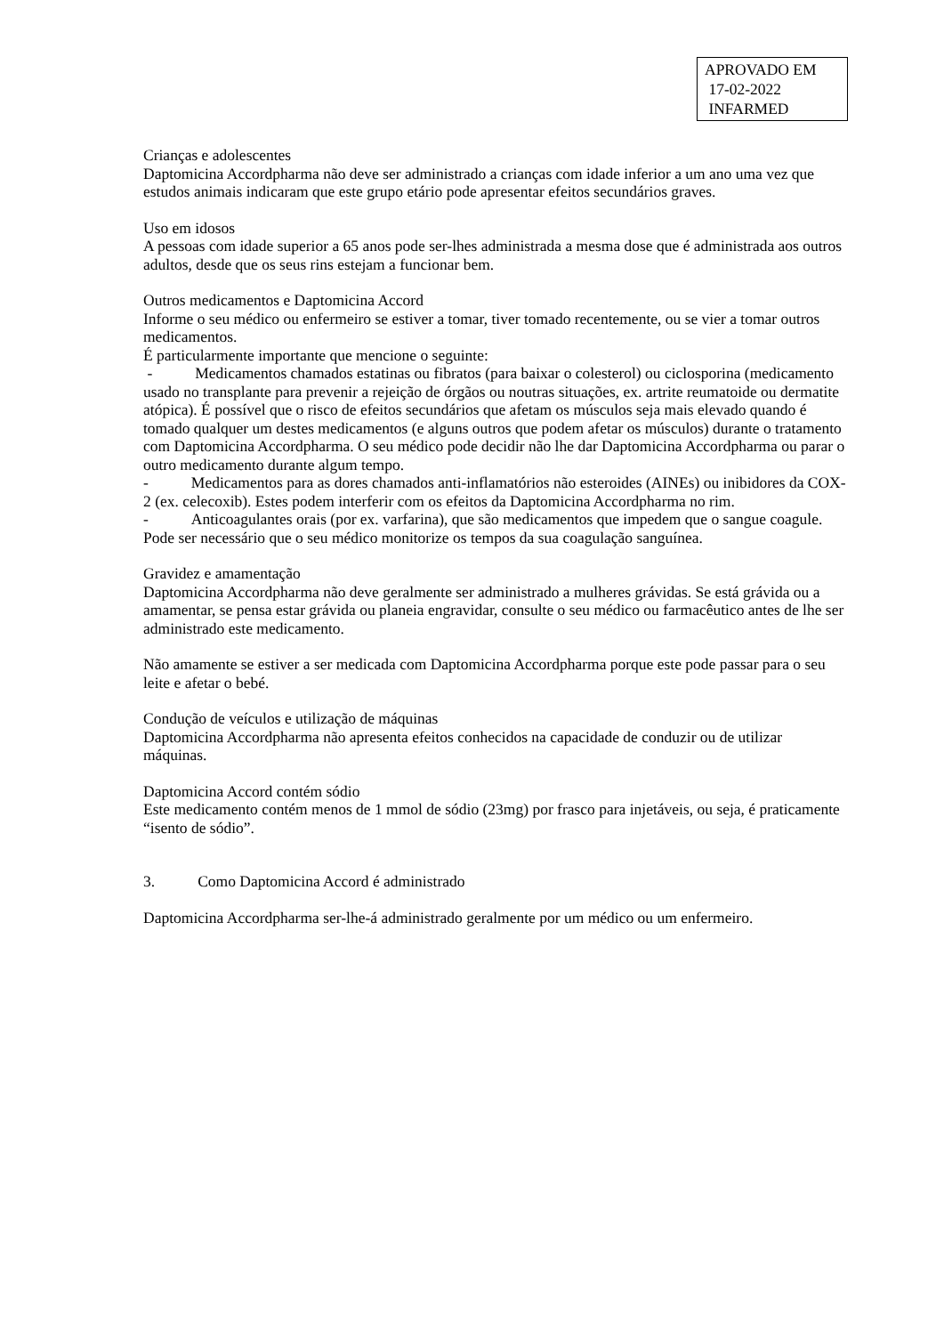APROVADO EM
17-02-2022
INFARMED
Crianças e adolescentes
Daptomicina Accordpharma não deve ser administrado a crianças com idade inferior a um ano uma vez que estudos animais indicaram que este grupo etário pode apresentar efeitos secundários graves.
Uso em idosos
A pessoas com idade superior a 65 anos pode ser-lhes administrada a mesma dose que é administrada aos outros adultos, desde que os seus rins estejam a funcionar bem.
Outros medicamentos e Daptomicina Accord
Informe o seu médico ou enfermeiro se estiver a tomar, tiver tomado recentemente, ou se vier a tomar outros medicamentos.
É particularmente importante que mencione o seguinte:
- Medicamentos chamados estatinas ou fibratos (para baixar o colesterol) ou ciclosporina (medicamento usado no transplante para prevenir a rejeição de órgãos ou noutras situações, ex. artrite reumatoide ou dermatite atópica). É possível que o risco de efeitos secundários que afetam os músculos seja mais elevado quando é tomado qualquer um destes medicamentos (e alguns outros que podem afetar os músculos) durante o tratamento com Daptomicina Accordpharma. O seu médico pode decidir não lhe dar Daptomicina Accordpharma ou parar o outro medicamento durante algum tempo.
- Medicamentos para as dores chamados anti-inflamatórios não esteroides (AINEs) ou inibidores da COX-2 (ex. celecoxib). Estes podem interferir com os efeitos da Daptomicina Accordpharma no rim.
- Anticoagulantes orais (por ex. varfarina), que são medicamentos que impedem que o sangue coagule. Pode ser necessário que o seu médico monitorize os tempos da sua coagulação sanguínea.
Gravidez e amamentação
Daptomicina Accordpharma não deve geralmente ser administrado a mulheres grávidas. Se está grávida ou a amamentar, se pensa estar grávida ou planeia engravidar, consulte o seu médico ou farmacêutico antes de lhe ser administrado este medicamento.
Não amamente se estiver a ser medicada com Daptomicina Accordpharma porque este pode passar para o seu leite e afetar o bebé.
Condução de veículos e utilização de máquinas
Daptomicina Accordpharma não apresenta efeitos conhecidos na capacidade de conduzir ou de utilizar máquinas.
Daptomicina Accord contém sódio
Este medicamento contém menos de 1 mmol de sódio (23mg) por frasco para injetáveis, ou seja, é praticamente “isento de sódio”.
3. Como Daptomicina Accord é administrado
Daptomicina Accordpharma ser-lhe-á administrado geralmente por um médico ou um enfermeiro.